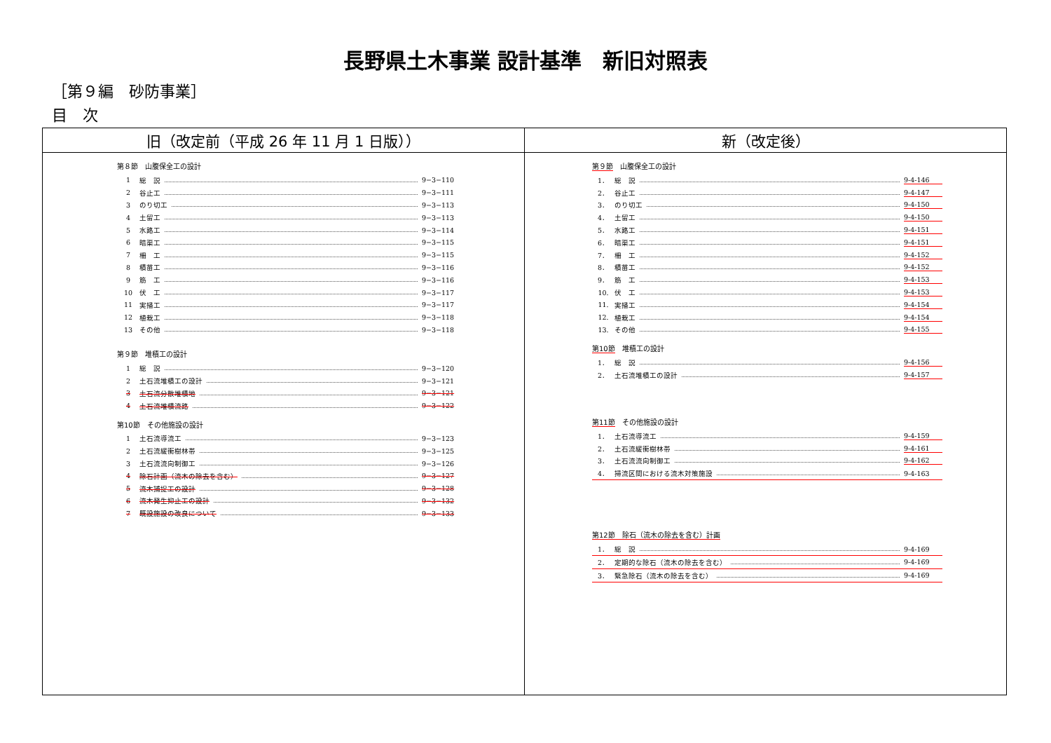長野県土木事業 設計基準　新旧対照表
［第９編　砂防事業］
目　次
| 旧（改定前（平成 26 年 11 月 1 日版）） | 新（改定後） |
| --- | --- |
| 第８節 山腹保全工の設計 1 総 説 9−3−110 2 谷止工 9−3−111 3 のり切工 9−3−113 4 土留工 9−3−113 5 水路工 9−3−114 6 暗渠工 9−3−115 7 柵 工 9−3−115 8 積苗工 9−3−116 9 筋 工 9−3−116 10 伏 工 9−3−117 11 実播工 9−3−117 12 植栽工 9−3−118 13 その他 9−3−118 第９節 堆積工の設計 1 総 説 9−3−120 2 土石流堆積工の設計 9−3−121 3 土石流分散堆積地 9−3−121 4 土石流堆積流路 9−3−122 第10節 その他施設の設計 1 土石流導流工 9−3−123 2 土石流緩衝樹林帯 9−3−125 3 土石流流向制御工 9−3−126 4 除石計画（流木の除去を含む） 9−3−127 5 流木捕捉工の設計 9−3−128 6 流木発生抑止工の設計 9−3−132 7 既設施設の改良について 9−3−133 | 第９節 山腹保全工の設計 1． 総 説 9-4-146 2． 谷止工 9-4-147 3． のり切工 9-4-150 4． 土留工 9-4-150 5． 水路工 9-4-151 6． 暗渠工 9-4-151 7． 柵 工 9-4-152 8． 積苗工 9-4-152 9． 筋 工 9-4-153 10. 伏 工 9-4-153 11. 実播工 9-4-154 12. 植栽工 9-4-154 13. その他 9-4-155 第10節 堆積工の設計 1． 総 説 9-4-156 2． 土石流堆積工の設計 9-4-157 第11節 その他施設の設計 1． 土石流導流工 9-4-159 2． 土石流緩衝樹林帯 9-4-161 3． 土石流流向制御工 9-4-162 4． 掃流区間における流木対策施設 9-4-163 第12節 除石（流木の除去を含む）計画 1． 総 説 9-4-169 2． 定期的な除石（流木の除去を含む） 9-4-169 3． 緊急除石（流木の除去を含む） 9-4-169 |